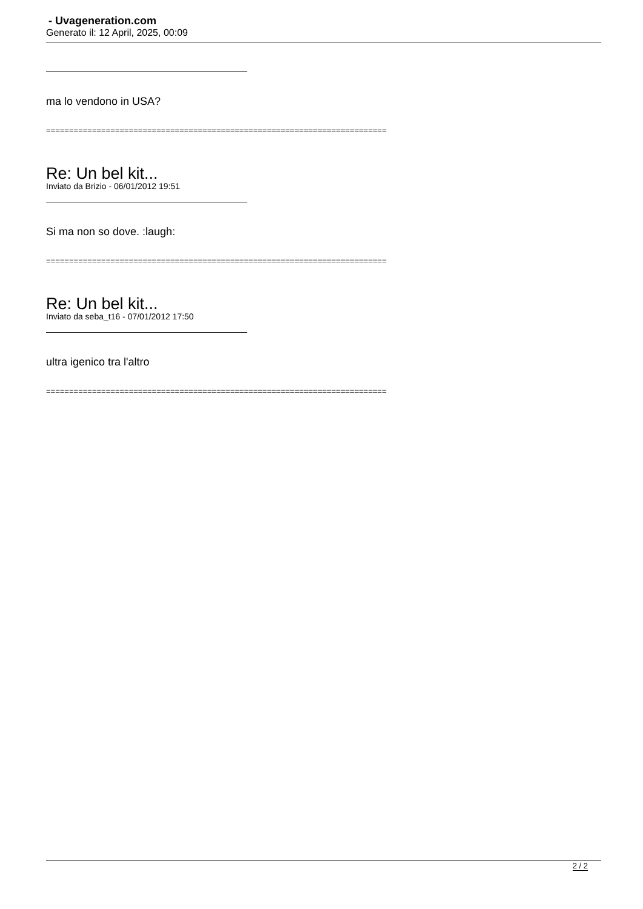- Uvageneration.com
Generato il: 12 April, 2025, 00:09
ma lo vendono in USA?
==========================================================================
Re: Un bel kit...
Inviato da Brizio - 06/01/2012 19:51
Si ma non so dove. :laugh:
==========================================================================
Re: Un bel kit...
Inviato da seba_t16 - 07/01/2012 17:50
ultra igenico tra l'altro
==========================================================================
2 / 2